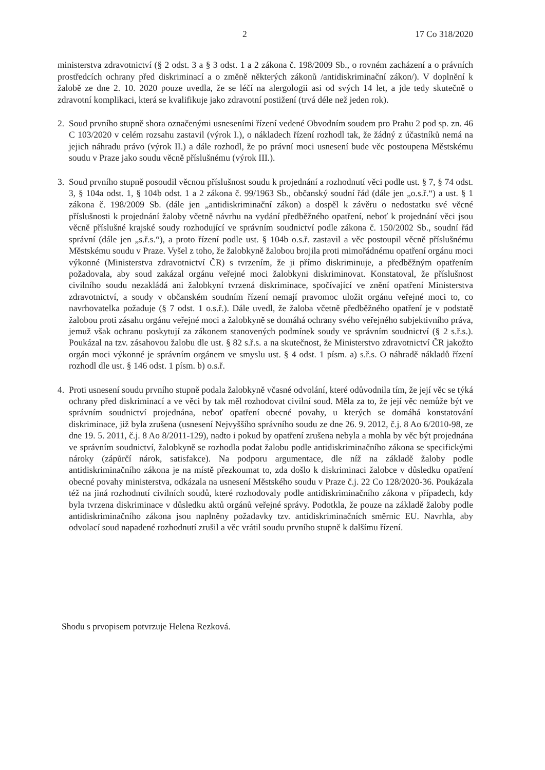2 17 Co 318/2020
ministerstva zdravotnictví (§ 2 odst. 3 a § 3 odst. 1 a 2 zákona č. 198/2009 Sb., o rovném zacházení a o právních prostředcích ochrany před diskriminací a o změně některých zákonů /antidiskriminační zákon/). V doplnění k žalobě ze dne 2. 10. 2020 pouze uvedla, že se léčí na alergologii asi od svých 14 let, a jde tedy skutečně o zdravotní komplikaci, která se kvalifikuje jako zdravotní postižení (trvá déle než jeden rok).
2. Soud prvního stupně shora označenými usneseními řízení vedené Obvodním soudem pro Prahu 2 pod sp. zn. 46 C 103/2020 v celém rozsahu zastavil (výrok I.), o nákladech řízení rozhodl tak, že žádný z účastníků nemá na jejich náhradu právo (výrok II.) a dále rozhodl, že po právní moci usnesení bude věc postoupena Městskému soudu v Praze jako soudu věcně příslušnému (výrok III.).
3. Soud prvního stupně posoudil věcnou příslušnost soudu k projednání a rozhodnutí věci podle ust. § 7, § 74 odst. 3, § 104a odst. 1, § 104b odst. 1 a 2 zákona č. 99/1963 Sb., občanský soudní řád (dále jen „o.s.ř.“) a ust. § 1 zákona č. 198/2009 Sb. (dále jen „antidiskriminační zákon) a dospěl k závěru o nedostatku své věcné příslušnosti k projednání žaloby včetně návrhu na vydání předběžného opatření, neboť k projednání věci jsou věcně příslušné krajské soudy rozhodující ve správním soudnictví podle zákona č. 150/2002 Sb., soudní řád správní (dále jen „s.ř.s.“), a proto řízení podle ust. § 104b o.s.ř. zastavil a věc postoupil věcně příslušnému Městskému soudu v Praze. Vyšel z toho, že žalobkyně žalobou brojila proti mimořádnému opatření orgánu moci výkonné (Ministerstva zdravotnictví ČR) s tvrzením, že ji přímo diskriminuje, a předběžným opatřením požadovala, aby soud zakázal orgánu veřejné moci žalobkyni diskriminovat. Konstatoval, že příslušnost civilního soudu nezakládá ani žalobkyní tvrzená diskriminace, spočívající ve znění opatření Ministerstva zdravotnictví, a soudy v občanském soudním řízení nemají pravomoc uložit orgánu veřejné moci to, co navrhovatelka požaduje (§ 7 odst. 1 o.s.ř.). Dále uvedl, že žaloba včetně předběžného opatření je v podstatě žalobou proti zásahu orgánu veřejné moci a žalobkyně se domáhá ochrany svého veřejného subjektivního práva, jemuž však ochranu poskytují za zákonem stanovených podmínek soudy ve správním soudnictví (§ 2 s.ř.s.). Poukázal na tzv. zásahovou žalobu dle ust. § 82 s.ř.s. a na skutečnost, že Ministerstvo zdravotnictví ČR jakožto orgán moci výkonné je správním orgánem ve smyslu ust. § 4 odst. 1 písm. a) s.ř.s. O náhradě nákladů řízení rozhodl dle ust. § 146 odst. 1 písm. b) o.s.ř.
4. Proti usnesení soudu prvního stupně podala žalobkyně včasné odvolání, které odůvodnila tím, že její věc se týká ochrany před diskriminací a ve věci by tak měl rozhodovat civilní soud. Měla za to, že její věc nemůže být ve správním soudnictví projednána, neboť opatření obecné povahy, u kterých se domáhá konstatování diskriminace, již byla zrušena (usnesení Nejvyššího správního soudu ze dne 26. 9. 2012, č.j. 8 Ao 6/2010-98, ze dne 19. 5. 2011, č.j. 8 Ao 8/2011-129), nadto i pokud by opatření zrušena nebyla a mohla by věc být projednána ve správním soudnictví, žalobkyně se rozhodla podat žalobu podle antidiskriminačního zákona se specifickými nároky (zápůrčí nárok, satisfakce). Na podporu argumentace, dle níž na základě žaloby podle antidiskriminačního zákona je na místě přezkoumat to, zda došlo k diskriminaci žalobce v důsledku opatření obecné povahy ministerstva, odkázala na usnesení Městského soudu v Praze č.j. 22 Co 128/2020-36. Poukázala též na jiná rozhodnutí civilních soudů, které rozhodovaly podle antidiskriminačního zákona v případech, kdy byla tvrzena diskriminace v důsledku aktů orgánů veřejné správy. Podotkla, že pouze na základě žaloby podle antidiskriminačního zákona jsou naplněny požadavky tzv. antidiskriminačních směrnic EU. Navrhla, aby odvolací soud napadené rozhodnutí zrušil a věc vrátil soudu prvního stupně k dalšímu řízení.
Shodu s prvopisem potvrzuje Helena Rezková.